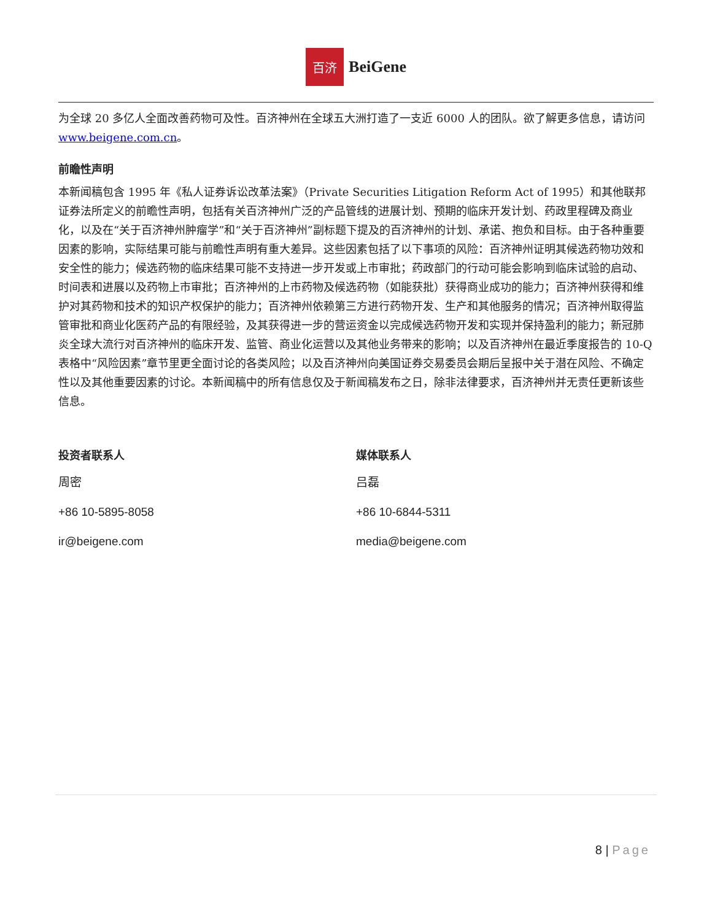百济
BeiGene
为全球 20 多亿人全面改善药物可及性。百济神州在全球五大洲打造了一支近 6000 人的团队。欲了解更多信息，请访问 www.beigene.com.cn。
前瞻性声明
本新闻稿包含 1995 年《私人证券诉讼改革法案》（Private Securities Litigation Reform Act of 1995）和其他联邦证券法所定义的前瞻性声明，包括有关百济神州广泛的产品管线的进展计划、预期的临床开发计划、药政里程碑及商业化，以及在“关于百济神州肿瘤学”和“关于百济神州”副标题下提及的百济神州的计划、承诺、抱负和目标。由于各种重要因素的影响，实际结果可能与前瞻性声明有重大差异。这些因素包括了以下事项的风险：百济神州证明其候选药物功效和安全性的能力；候选药物的临床结果可能不支持进一步开发或上市审批；药政部门的行动可能会影响到临床试验的启动、时间表和进展以及药物上市审批；百济神州的上市药物及候选药物（如能获批）获得商业成功的能力；百济神州获得和维护对其药物和技术的知识产权保护的能力；百济神州依赖第三方进行药物开发、生产和其他服务的情况；百济神州取得监管审批和商业化医药产品的有限经验，及其获得进一步的营运资金以完成候选药物开发和实现并保持盈利的能力；新冠肺炎全球大流行对百济神州的临床开发、监管、商业化运营以及其他业务带来的影响；以及百济神州在最近季度报告的 10-Q 表格中“风险因素”章节里更全面讨论的各类风险；以及百济神州向美国证券交易委员会期后呈报中关于潜在风险、不确定性以及其他重要因素的讨论。本新闻稿中的所有信息仅及于新闻稿发布之日，除非法律要求，百济神州并无责任更新该些信息。
投资者联系人
周密
+86 10-5895-8058
ir@beigene.com
媒体联系人
吕磊
+86 10-6844-5311
media@beigene.com
8 | Page